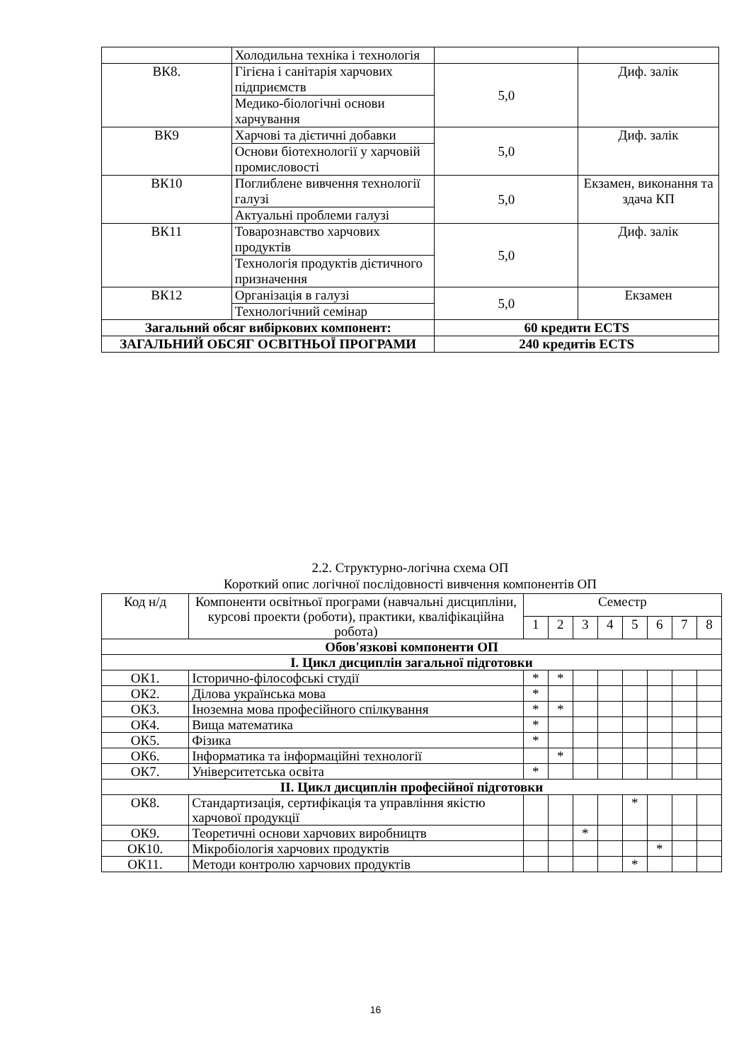| | Холодильна техніка і технологія | | |
| ВК8. | Гігієна і санітарія харчових підприємств | 5,0 | Диф. залік |
| | Медико-біологічні основи харчування | | |
| ВК9 | Харчові та дієтичні добавки | 5,0 | Диф. залік |
| | Основи біотехнології у харчовій промисловості | | |
| ВК10 | Поглиблене вивчення технології галузі | 5,0 | Екзамен, виконання та здача КП |
| | Актуальні проблеми галузі | | |
| ВК11 | Товарознавство харчових продуктів | 5,0 | Диф. залік |
| | Технологія продуктів дієтичного призначення | | |
| ВК12 | Організація в галузі | 5,0 | Екзамен |
| | Технологічний семінар | | |
| Загальний обсяг вибіркових компонент: | | 60 кредити ECTS | |
| ЗАГАЛЬНИЙ ОБСЯГ ОСВІТНЬОЇ ПРОГРАМИ | | 240 кредитів ECTS | |
2.2. Структурно-логічна схема ОП
Короткий опис логічної послідовності вивчення компонентів ОП
| Код н/д | Компоненти освітньої програми (навчальні дисципліни, курсові проекти (роботи), практики, кваліфікаційна робота) | Семестр | | | | | | | |
| | | 1 | 2 | 3 | 4 | 5 | 6 | 7 | 8 |
| Обов'язкові компоненти ОП | | | | | | | | | |
| І. Цикл дисциплін загальної підготовки | | | | | | | | | |
| ОК1. | Історично-філософські студії | * | * | | | | | | |
| ОК2. | Ділова українська мова | * | | | | | | | |
| ОК3. | Іноземна мова професійного спілкування | * | * | | | | | | |
| ОК4. | Вища математика | * | | | | | | | |
| ОК5. | Фізика | * | | | | | | | |
| ОК6. | Інформатика та інформаційні технології | | * | | | | | | |
| ОК7. | Університетська освіта | * | | | | | | | |
| ІІ. Цикл дисциплін професійної підготовки | | | | | | | | | |
| ОК8. | Стандартизація, сертифікація та управління якістю харчової продукції | | | | | * | | | |
| ОК9. | Теоретичні основи харчових виробництв | | | * | | | | | |
| ОК10. | Мікробіологія харчових продуктів | | | | | | * | | |
| ОК11. | Методи контролю харчових продуктів | | | | | * | | | |
16